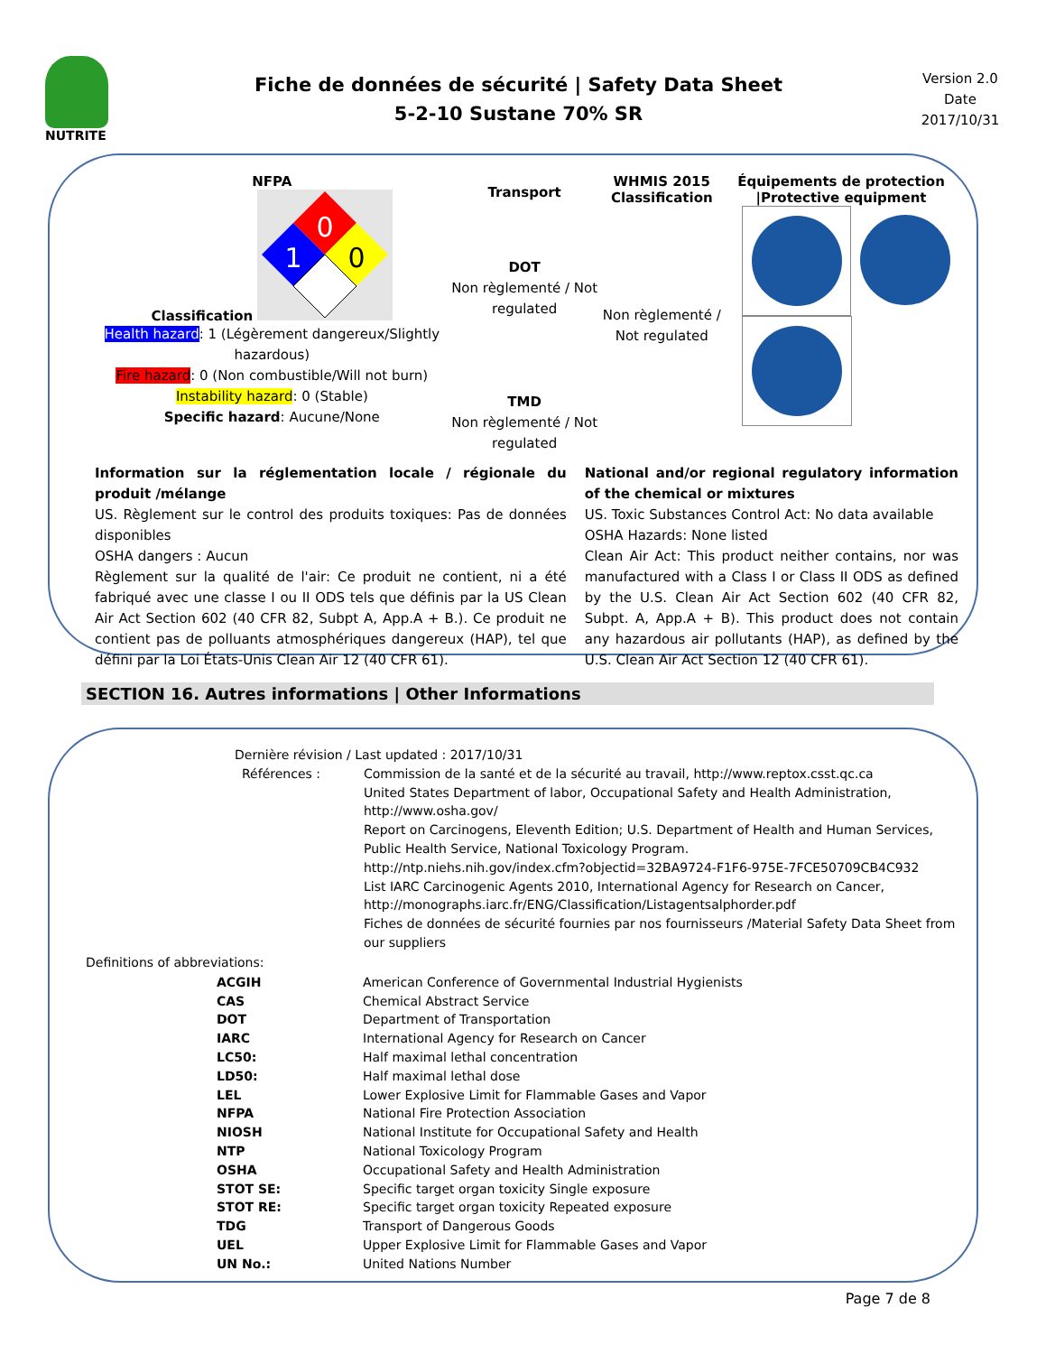NUTRITE
Fiche de données de sécurité | Safety Data Sheet
5-2-10 Sustane 70% SR
Version 2.0
Date
2017/10/31
NFPA
Classification
0
1
0
Health hazard: 1 (Légèrement dangereux/Slightly hazardous)
Fire hazard: 0 (Non combustible/Will not burn)
Instability hazard: 0 (Stable)
Specific hazard: Aucune/None
Transport
DOT
Non règlementé / Not regulated
TMD
Non règlementé / Not regulated
WHMIS 2015
Classification
Non règlementé / Not regulated
Équipements de protection |Protective equipment
Information sur la réglementation locale / régionale du produit /mélange
US. Règlement sur le control des produits toxiques: Pas de données disponibles
OSHA dangers : Aucun
Règlement sur la qualité de l'air: Ce produit ne contient, ni a été fabriqué avec une classe I ou II ODS tels que définis par la US Clean Air Act Section 602 (40 CFR 82, Subpt A, App.A + B.). Ce produit ne contient pas de polluants atmosphériques dangereux (HAP), tel que défini par la Loi États-Unis Clean Air 12 (40 CFR 61).
National and/or regional regulatory information of the chemical or mixtures
US. Toxic Substances Control Act: No data available
OSHA Hazards: None listed
Clean Air Act: This product neither contains, nor was manufactured with a Class I or Class II ODS as defined by the U.S. Clean Air Act Section 602 (40 CFR 82, Subpt. A, App.A + B). This product does not contain any hazardous air pollutants (HAP), as defined by the U.S. Clean Air Act Section 12 (40 CFR 61).
SECTION 16. Autres informations | Other Informations
| Dernière révision / Last updated : 2017/10/31 | |
| Références : | Commission de la santé et de la sécurité au travail, http://www.reptox.csst.qc.ca United States Department of labor, Occupational Safety and Health Administration, http://www.osha.gov/ Report on Carcinogens, Eleventh Edition; U.S. Department of Health and Human Services, Public Health Service, National Toxicology Program. http://ntp.niehs.nih.gov/index.cfm?objectid=32BA9724-F1F6-975E-7FCE50709CB4C932 List IARC Carcinogenic Agents 2010, International Agency for Research on Cancer, http://monographs.iarc.fr/ENG/Classification/Listagentsalphorder.pdf Fiches de données de sécurité fournies par nos fournisseurs /Material Safety Data Sheet from our suppliers |
Definitions of abbreviations:
| ACGIH | American Conference of Governmental Industrial Hygienists |
| CAS | Chemical Abstract Service |
| DOT | Department of Transportation |
| IARC | International Agency for Research on Cancer |
| LC50: | Half maximal lethal concentration |
| LD50: | Half maximal lethal dose |
| LEL | Lower Explosive Limit for Flammable Gases and Vapor |
| NFPA | National Fire Protection Association |
| NIOSH | National Institute for Occupational Safety and Health |
| NTP | National Toxicology Program |
| OSHA | Occupational Safety and Health Administration |
| STOT SE: | Specific target organ toxicity Single exposure |
| STOT RE: | Specific target organ toxicity Repeated exposure |
| TDG | Transport of Dangerous Goods |
| UEL | Upper Explosive Limit for Flammable Gases and Vapor |
| UN No.: | United Nations Number |
Page 7 de 8